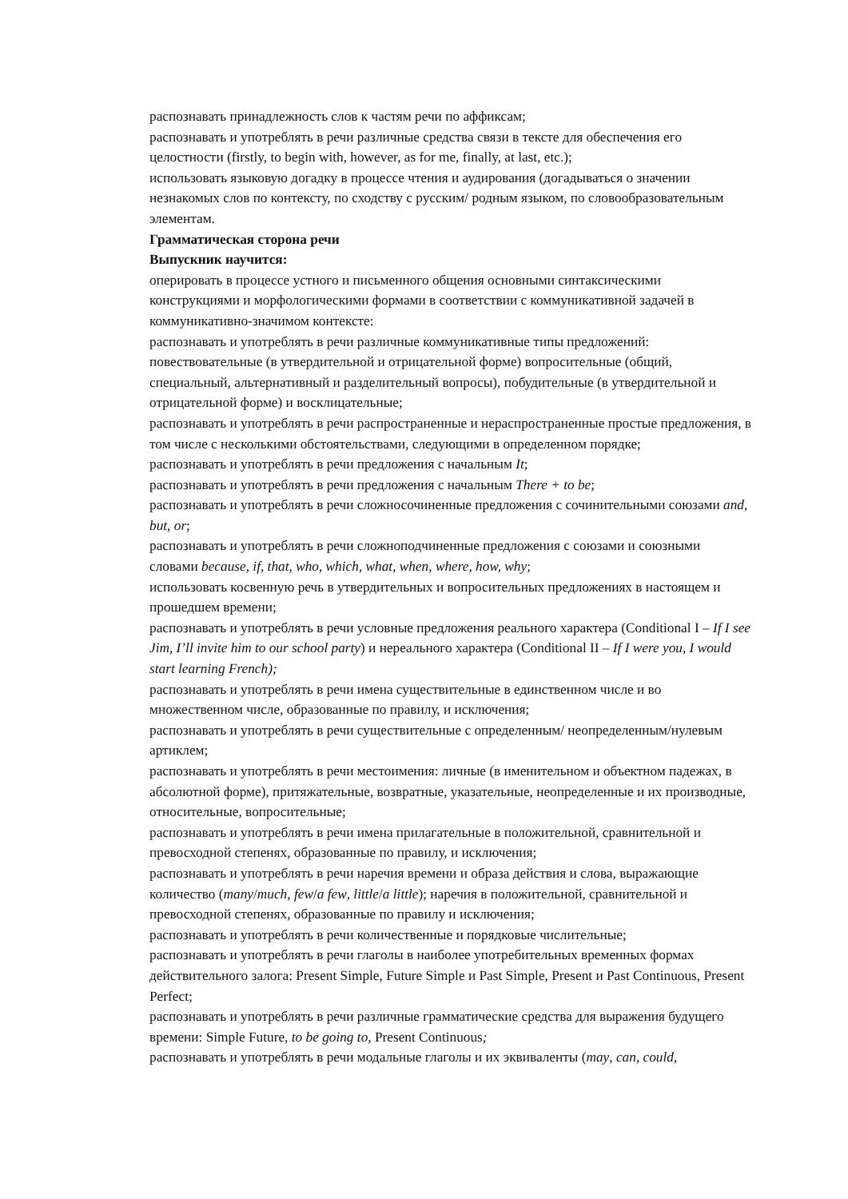распознавать принадлежность слов к частям речи по аффиксам;
распознавать и употреблять в речи различные средства связи в тексте для обеспечения его целостности (firstly, to begin with, however, as for me, finally, at last, etc.);
использовать языковую догадку в процессе чтения и аудирования (догадываться о значении незнакомых слов по контексту, по сходству с русским/ родным языком, по словообразовательным элементам.
Грамматическая сторона речи
Выпускник научится:
оперировать в процессе устного и письменного общения основными синтаксическими конструкциями и морфологическими формами в соответствии с коммуникативной задачей в коммуникативно-значимом контексте:
распознавать и употреблять в речи различные коммуникативные типы предложений: повествовательные (в утвердительной и отрицательной форме) вопросительные (общий, специальный, альтернативный и разделительный вопросы), побудительные (в утвердительной и отрицательной форме) и восклицательные;
распознавать и употреблять в речи распространенные и нераспространенные простые предложения, в том числе с несколькими обстоятельствами, следующими в определенном порядке;
распознавать и употреблять в речи предложения с начальным It;
распознавать и употреблять в речи предложения с начальным There + to be;
распознавать и употреблять в речи сложносочиненные предложения с сочинительными союзами and, but, or;
распознавать и употреблять в речи сложноподчиненные предложения с союзами и союзными словами because, if, that, who, which, what, when, where, how, why;
использовать косвенную речь в утвердительных и вопросительных предложениях в настоящем и прошедшем времени;
распознавать и употреблять в речи условные предложения реального характера (Conditional I – If I see Jim, I’ll invite him to our school party) и нереального характера (Conditional II – If I were you, I would start learning French);
распознавать и употреблять в речи имена существительные в единственном числе и во множественном числе, образованные по правилу, и исключения;
распознавать и употреблять в речи существительные с определенным/ неопределенным/нулевым артиклем;
распознавать и употреблять в речи местоимения: личные (в именительном и объектном падежах, в абсолютной форме), притяжательные, возвратные, указательные, неопределенные и их производные, относительные, вопросительные;
распознавать и употреблять в речи имена прилагательные в положительной, сравнительной и превосходной степенях, образованные по правилу, и исключения;
распознавать и употреблять в речи наречия времени и образа действия и слова, выражающие количество (many/much, few/a few, little/a little); наречия в положительной, сравнительной и превосходной степенях, образованные по правилу и исключения;
распознавать и употреблять в речи количественные и порядковые числительные;
распознавать и употреблять в речи глаголы в наиболее употребительных временных формах действительного залога: Present Simple, Future Simple и Past Simple, Present и Past Continuous, Present Perfect;
распознавать и употреблять в речи различные грамматические средства для выражения будущего времени: Simple Future, to be going to, Present Continuous;
распознавать и употреблять в речи модальные глаголы и их эквиваленты (may, can, could,